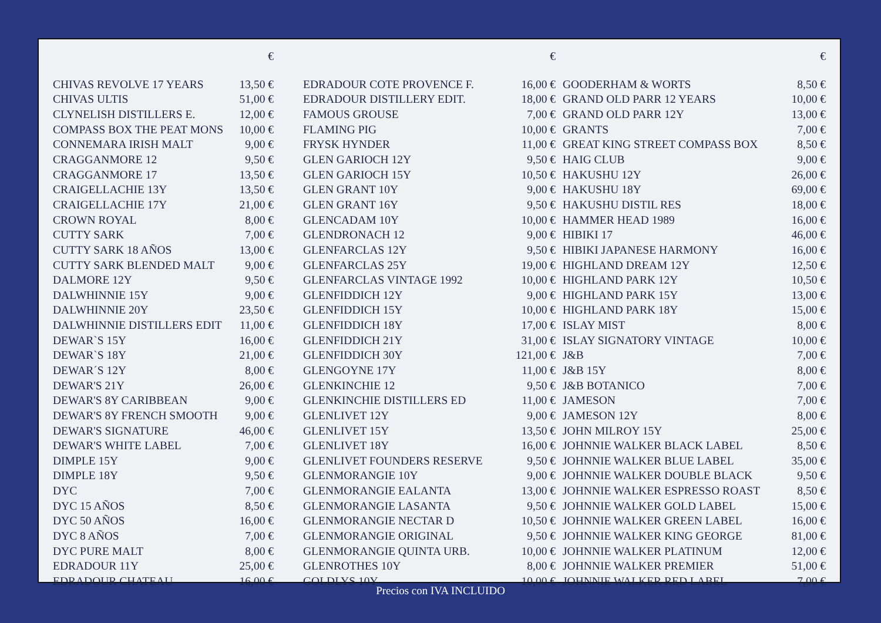| | € |
| --- | --- |
| CHIVAS REVOLVE 17 YEARS | 13,50 € |
| CHIVAS ULTIS | 51,00 € |
| CLYNELISH DISTILLERS E. | 12,00 € |
| COMPASS BOX THE PEAT MONS | 10,00 € |
| CONNEMARA IRISH MALT | 9,00 € |
| CRAGGANMORE 12 | 9,50 € |
| CRAGGANMORE 17 | 13,50 € |
| CRAIGELLACHIE 13Y | 13,50 € |
| CRAIGELLACHIE 17Y | 21,00 € |
| CROWN ROYAL | 8,00 € |
| CUTTY SARK | 7,00 € |
| CUTTY SARK 18 AÑOS | 13,00 € |
| CUTTY SARK BLENDED MALT | 9,00 € |
| DALMORE 12Y | 9,50 € |
| DALWHINNIE 15Y | 9,00 € |
| DALWHINNIE 20Y | 23,50 € |
| DALWHINNIE DISTILLERS EDIT | 11,00 € |
| DEWAR`S 15Y | 16,00 € |
| DEWAR`S 18Y | 21,00 € |
| DEWAR´S 12Y | 8,00 € |
| DEWAR'S 21Y | 26,00 € |
| DEWAR'S 8Y CARIBBEAN | 9,00 € |
| DEWAR'S 8Y FRENCH SMOOTH | 9,00 € |
| DEWAR'S SIGNATURE | 46,00 € |
| DEWAR'S WHITE LABEL | 7,00 € |
| DIMPLE 15Y | 9,00 € |
| DIMPLE 18Y | 9,50 € |
| DYC | 7,00 € |
| DYC 15 AÑOS | 8,50 € |
| DYC 50 AÑOS | 16,00 € |
| DYC 8 AÑOS | 7,00 € |
| DYC PURE MALT | 8,00 € |
| EDRADOUR 11Y | 25,00 € |
| EDRADOUR CHATEAU | 16,00 € |
| | € |
| --- | --- |
| EDRADOUR COTE PROVENCE F. | 16,00 € |
| EDRADOUR DISTILLERY EDIT. | 18,00 € |
| FAMOUS GROUSE | 7,00 € |
| FLAMING PIG | 10,00 € |
| FRYSK HYNDER | 11,00 € |
| GLEN GARIOCH 12Y | 9,50 € |
| GLEN GARIOCH 15Y | 10,50 € |
| GLEN GRANT 10Y | 9,00 € |
| GLEN GRANT 16Y | 9,50 € |
| GLENCADAM 10Y | 10,00 € |
| GLENDRONACH 12 | 9,00 € |
| GLENFARCLAS 12Y | 9,50 € |
| GLENFARCLAS 25Y | 19,00 € |
| GLENFARCLAS VINTAGE 1992 | 10,00 € |
| GLENFIDDICH 12Y | 9,00 € |
| GLENFIDDICH 15Y | 10,00 € |
| GLENFIDDICH 18Y | 17,00 € |
| GLENFIDDICH 21Y | 31,00 € |
| GLENFIDDICH 30Y | 121,00 € |
| GLENGOYNE 17Y | 11,00 € |
| GLENKINCHIE 12 | 9,50 € |
| GLENKINCHIE DISTILLERS ED | 11,00 € |
| GLENLIVET 12Y | 9,00 € |
| GLENLIVET 15Y | 13,50 € |
| GLENLIVET 18Y | 16,00 € |
| GLENLIVET FOUNDERS RESERVE | 9,50 € |
| GLENMORANGIE 10Y | 9,00 € |
| GLENMORANGIE EALANTA | 13,00 € |
| GLENMORANGIE LASANTA | 9,50 € |
| GLENMORANGIE NECTAR D | 10,50 € |
| GLENMORANGIE ORIGINAL | 9,50 € |
| GLENMORANGIE QUINTA URB. | 10,00 € |
| GLENROTHES 10Y | 8,00 € |
| GOLDLYS 10Y | 10,00 € |
| | € |
| --- | --- |
| GOODERHAM & WORTS | 8,50 € |
| GRAND OLD PARR 12 YEARS | 10,00 € |
| GRAND OLD PARR 12Y | 13,00 € |
| GRANTS | 7,00 € |
| GREAT KING STREET COMPASS BOX | 8,50 € |
| HAIG CLUB | 9,00 € |
| HAKUSHU 12Y | 26,00 € |
| HAKUSHU 18Y | 69,00 € |
| HAKUSHU DISTIL RES | 18,00 € |
| HAMMER HEAD 1989 | 16,00 € |
| HIBIKI 17 | 46,00 € |
| HIBIKI JAPANESE HARMONY | 16,00 € |
| HIGHLAND DREAM 12Y | 12,50 € |
| HIGHLAND PARK 12Y | 10,50 € |
| HIGHLAND PARK 15Y | 13,00 € |
| HIGHLAND PARK 18Y | 15,00 € |
| ISLAY MIST | 8,00 € |
| ISLAY SIGNATORY VINTAGE | 10,00 € |
| J&B | 7,00 € |
| J&B 15Y | 8,00 € |
| J&B BOTANICO | 7,00 € |
| JAMESON | 7,00 € |
| JAMESON 12Y | 8,00 € |
| JOHN MILROY 15Y | 25,00 € |
| JOHNNIE WALKER BLACK LABEL | 8,50 € |
| JOHNNIE WALKER BLUE LABEL | 35,00 € |
| JOHNNIE WALKER DOUBLE BLACK | 9,50 € |
| JOHNNIE WALKER ESPRESSO ROAST | 8,50 € |
| JOHNNIE WALKER GOLD LABEL | 15,00 € |
| JOHNNIE WALKER GREEN LABEL | 16,00 € |
| JOHNNIE WALKER KING GEORGE | 81,00 € |
| JOHNNIE WALKER PLATINUM | 12,00 € |
| JOHNNIE WALKER PREMIER | 51,00 € |
| JOHNNIE WALKER RED LABEL | 7,00 € |
Precios con IVA INCLUIDO